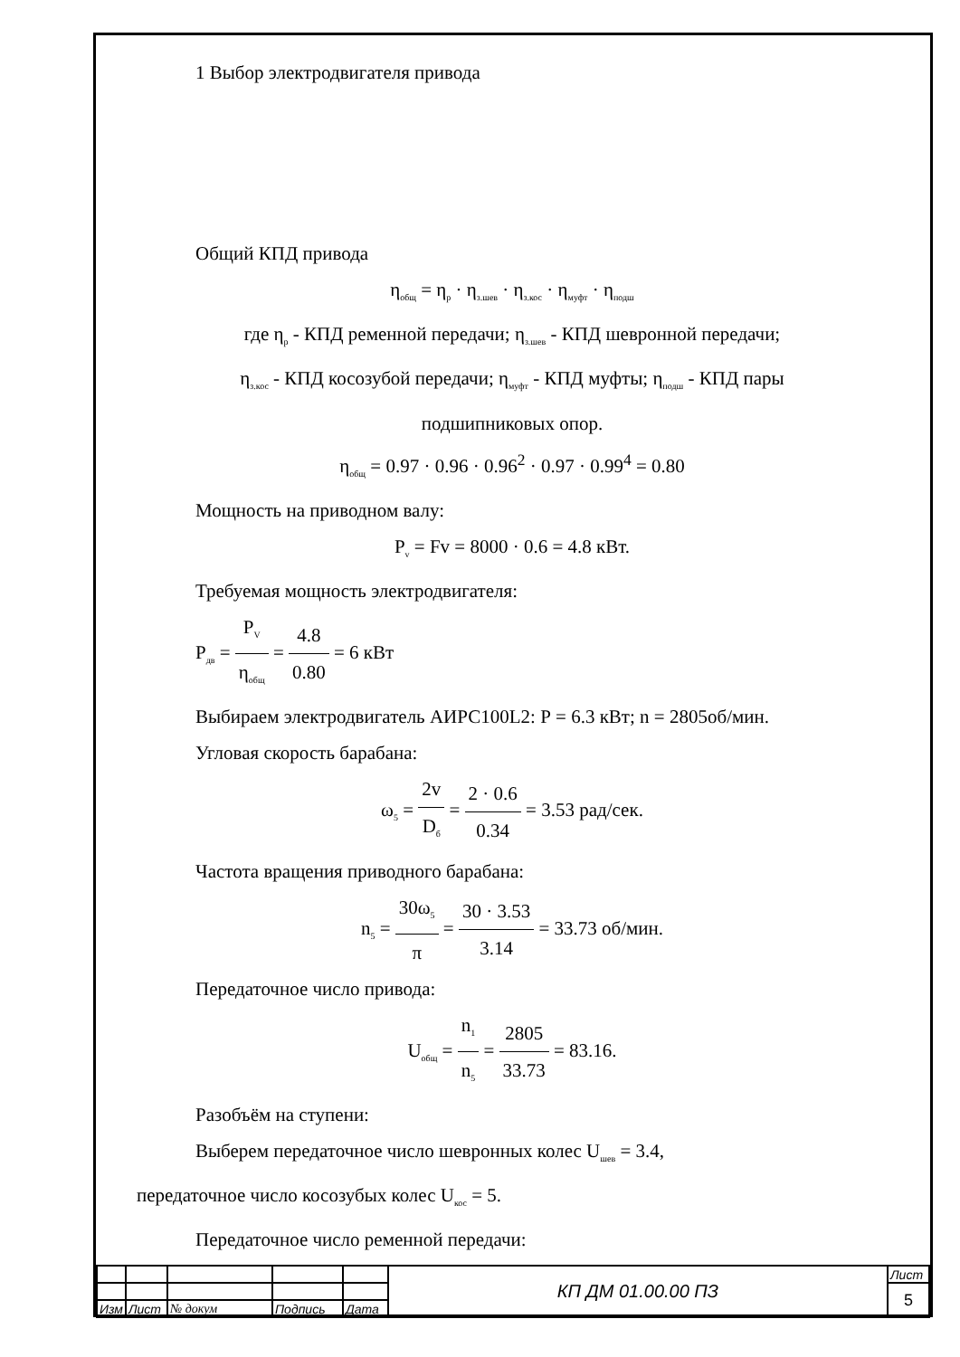1 Выбор электродвигателя привода
Общий КПД привода
η<sub>общ</sub> = η<sub>р</sub> · η<sub>з.шев</sub> · η<sub>з.кос</sub> · η<sub>муфт</sub> · η<sub>подш</sub>
где η<sub>р</sub> - КПД ременной передачи; η<sub>з.шев</sub> - КПД шевронной передачи;
η<sub>з.кос</sub> - КПД косозубой передачи; η<sub>муфт</sub> - КПД муфты; η<sub>подш</sub> - КПД пары
подшипниковых опор.
η<sub>общ</sub> = 0.97 · 0.96 · 0.96<sup>2</sup> · 0.97 · 0.99<sup>4</sup> = 0.80
Мощность на приводном валу:
P<sub>v</sub> = Fv = 8000 · 0.6 = 4.8 кВт.
Требуемая мощность электродвигателя:
P<sub>дв</sub> = P<sub>V</sub> η<sub>общ</sub> = 4.8 0.80 = 6 кВт
Выбираем электродвигатель АИРС100L2: Р = 6.3 кВт; n = 2805об/мин.
Угловая скорость барабана:
ω<sub>5</sub> = 2v D<sub>б</sub> = 2 · 0.6 0.34 = 3.53 рад/сек.
Частота вращения приводного барабана:
n<sub>5</sub> = 30ω<sub>5</sub> π = 30 · 3.53 3.14 = 33.73 об/мин.
Передаточное число привода:
U<sub>общ</sub> = n<sub>1</sub> n<sub>5</sub> = 2805 33.73 = 83.16.
Разобъём на ступени:
Выберем передаточное число шевронных колес U<sub>шев</sub> = 3.4,
передаточное число косозубых колес U<sub>кос</sub> = 5.
Передаточное число ременной передачи:
| | | | | | КП ДМ 01.00.00 ПЗ | Лист |
| | | | | | | 5 |
| Изм | Лист | № докум | Подпись | Дата | | |